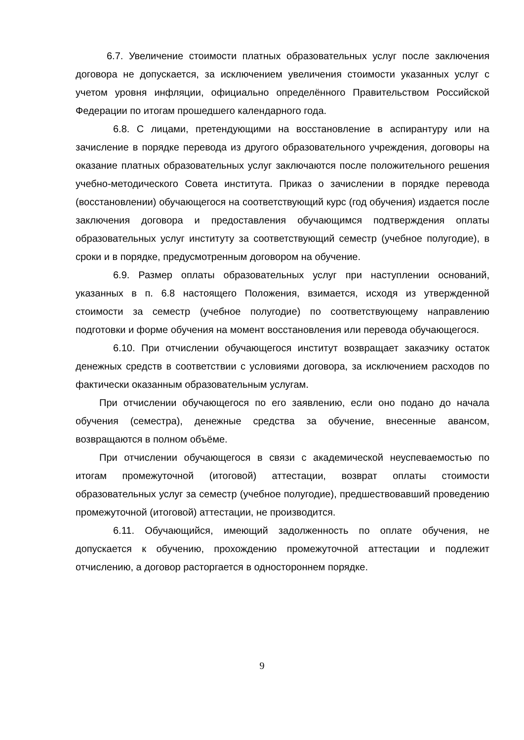6.7. Увеличение стоимости платных образовательных услуг после заключения договора не допускается, за исключением увеличения стоимости указанных услуг с учетом уровня инфляции, официально определённого Правительством Российской Федерации по итогам прошедшего календарного года.
6.8. С лицами, претендующими на восстановление в аспирантуру или на зачисление в порядке перевода из другого образовательного учреждения, договоры на оказание платных образовательных услуг заключаются после положительного решения учебно-методического Совета института. Приказ о зачислении в порядке перевода (восстановлении) обучающегося на соответствующий курс (год обучения) издается после заключения договора и предоставления обучающимся подтверждения оплаты образовательных услуг институту за соответствующий семестр (учебное полугодие), в сроки и в порядке, предусмотренным договором на обучение.
6.9. Размер оплаты образовательных услуг при наступлении оснований, указанных в п. 6.8 настоящего Положения, взимается, исходя из утвержденной стоимости за семестр (учебное полугодие) по соответствующему направлению подготовки и форме обучения на момент восстановления или перевода обучающегося.
6.10. При отчислении обучающегося институт возвращает заказчику остаток денежных средств в соответствии с условиями договора, за исключением расходов по фактически оказанным образовательным услугам.
При отчислении обучающегося по его заявлению, если оно подано до начала обучения (семестра), денежные средства за обучение, внесенные авансом, возвращаются в полном объёме.
При отчислении обучающегося в связи с академической неуспеваемостью по итогам промежуточной (итоговой) аттестации, возврат оплаты стоимости образовательных услуг за семестр (учебное полугодие), предшествовавший проведению промежуточной (итоговой) аттестации, не производится.
6.11. Обучающийся, имеющий задолженность по оплате обучения, не допускается к обучению, прохождению промежуточной аттестации и подлежит отчислению, а договор расторгается в одностороннем порядке.
9